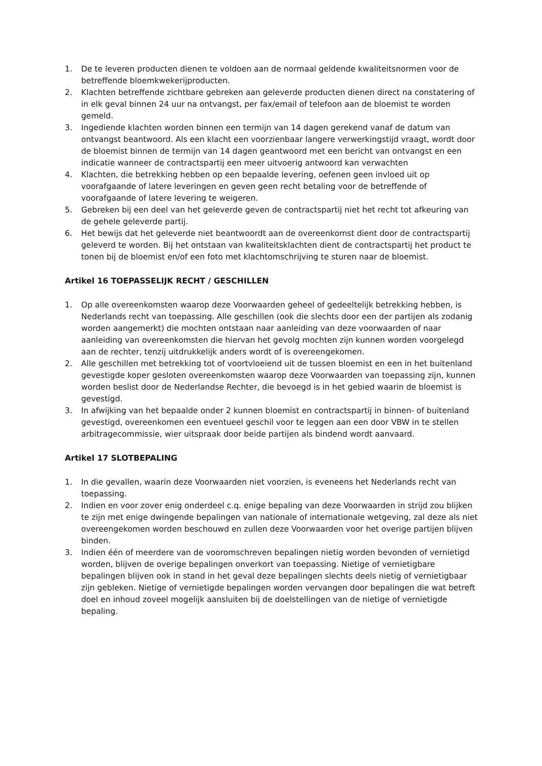1. De te leveren producten dienen te voldoen aan de normaal geldende kwaliteitsnormen voor de betreffende bloemkwekerijproducten.
2. Klachten betreffende zichtbare gebreken aan geleverde producten dienen direct na constatering of in elk geval binnen 24 uur na ontvangst, per fax/email of telefoon aan de bloemist te worden gemeld.
3. Ingediende klachten worden binnen een termijn van 14 dagen gerekend vanaf de datum van ontvangst beantwoord. Als een klacht een voorzienbaar langere verwerkingstijd vraagt, wordt door de bloemist binnen de termijn van 14 dagen geantwoord met een bericht van ontvangst en een indicatie wanneer de contractspartij een meer uitvoerig antwoord kan verwachten
4. Klachten, die betrekking hebben op een bepaalde levering, oefenen geen invloed uit op voorafgaande of latere leveringen en geven geen recht betaling voor de betreffende of voorafgaande of latere levering te weigeren.
5. Gebreken bij een deel van het geleverde geven de contractspartij niet het recht tot afkeuring van de gehele geleverde partij.
6. Het bewijs dat het geleverde niet beantwoordt aan de overeenkomst dient door de contractspartij geleverd te worden. Bij het ontstaan van kwaliteitsklachten dient de contractspartij het product te tonen bij de bloemist en/of een foto met klachtomschrijving te sturen naar de bloemist.
Artikel 16 TOEPASSELIJK RECHT / GESCHILLEN
1. Op alle overeenkomsten waarop deze Voorwaarden geheel of gedeeltelijk betrekking hebben, is Nederlands recht van toepassing. Alle geschillen (ook die slechts door een der partijen als zodanig worden aangemerkt) die mochten ontstaan naar aanleiding van deze voorwaarden of naar aanleiding van overeenkomsten die hiervan het gevolg mochten zijn kunnen worden voorgelegd aan de rechter, tenzij uitdrukkelijk anders wordt of is overeengekomen.
2. Alle geschillen met betrekking tot of voortvloeiend uit de tussen bloemist en een in het buitenland gevestigde koper gesloten overeenkomsten waarop deze Voorwaarden van toepassing zijn, kunnen worden beslist door de Nederlandse Rechter, die bevoegd is in het gebied waarin de bloemist is gevestigd.
3. In afwijking van het bepaalde onder 2 kunnen bloemist en contractspartij in binnen- of buitenland gevestigd, overeenkomen een eventueel geschil voor te leggen aan een door VBW in te stellen arbitragecommissie, wier uitspraak door beide partijen als bindend wordt aanvaard.
Artikel 17 SLOTBEPALING
1. In die gevallen, waarin deze Voorwaarden niet voorzien, is eveneens het Nederlands recht van toepassing.
2. Indien en voor zover enig onderdeel c.q. enige bepaling van deze Voorwaarden in strijd zou blijken te zijn met enige dwingende bepalingen van nationale of internationale wetgeving, zal deze als niet overeengekomen worden beschouwd en zullen deze Voorwaarden voor het overige partijen blijven binden.
3. Indien één of meerdere van de vooromschreven bepalingen nietig worden bevonden of vernietigd worden, blijven de overige bepalingen onverkort van toepassing. Nietige of vernietigbare bepalingen blijven ook in stand in het geval deze bepalingen slechts deels nietig of vernietigbaar zijn gebleken. Nietige of vernietigde bepalingen worden vervangen door bepalingen die wat betreft doel en inhoud zoveel mogelijk aansluiten bij de doelstellingen van de nietige of vernietigde bepaling.